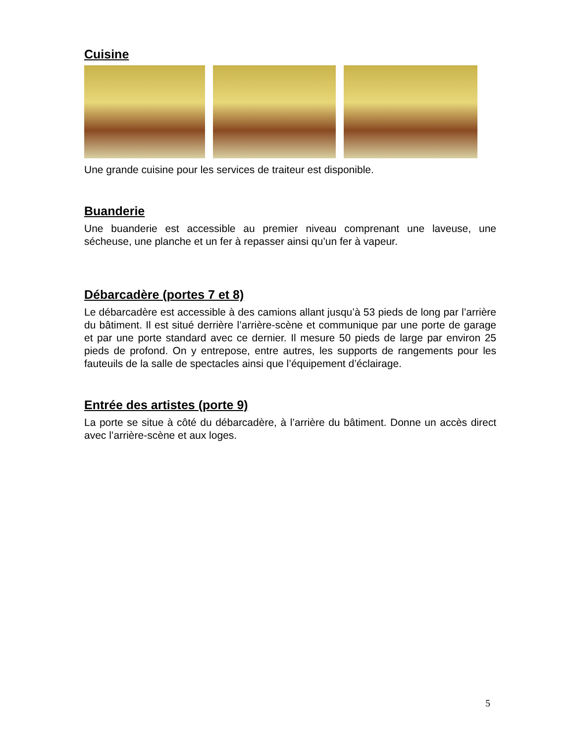Cuisine
Une grande cuisine pour les services de traiteur est disponible.
Buanderie
Une buanderie est accessible au premier niveau comprenant une laveuse, une sécheuse, une planche et un fer à repasser ainsi qu’un fer à vapeur.
Débarcadère (portes 7 et 8)
Le débarcadère est accessible à des camions allant jusqu’à 53 pieds de long par l’arrière du bâtiment. Il est situé derrière l’arrière-scène et communique par une porte de garage et par une porte standard avec ce dernier. Il mesure 50 pieds de large par environ 25 pieds de profond. On y entrepose, entre autres, les supports de rangements pour les fauteuils de la salle de spectacles ainsi que l’équipement d’éclairage.
Entrée des artistes (porte 9)
La porte se situe à côté du débarcadère, à l’arrière du bâtiment. Donne un accès direct avec l’arrière-scène et aux loges.
5